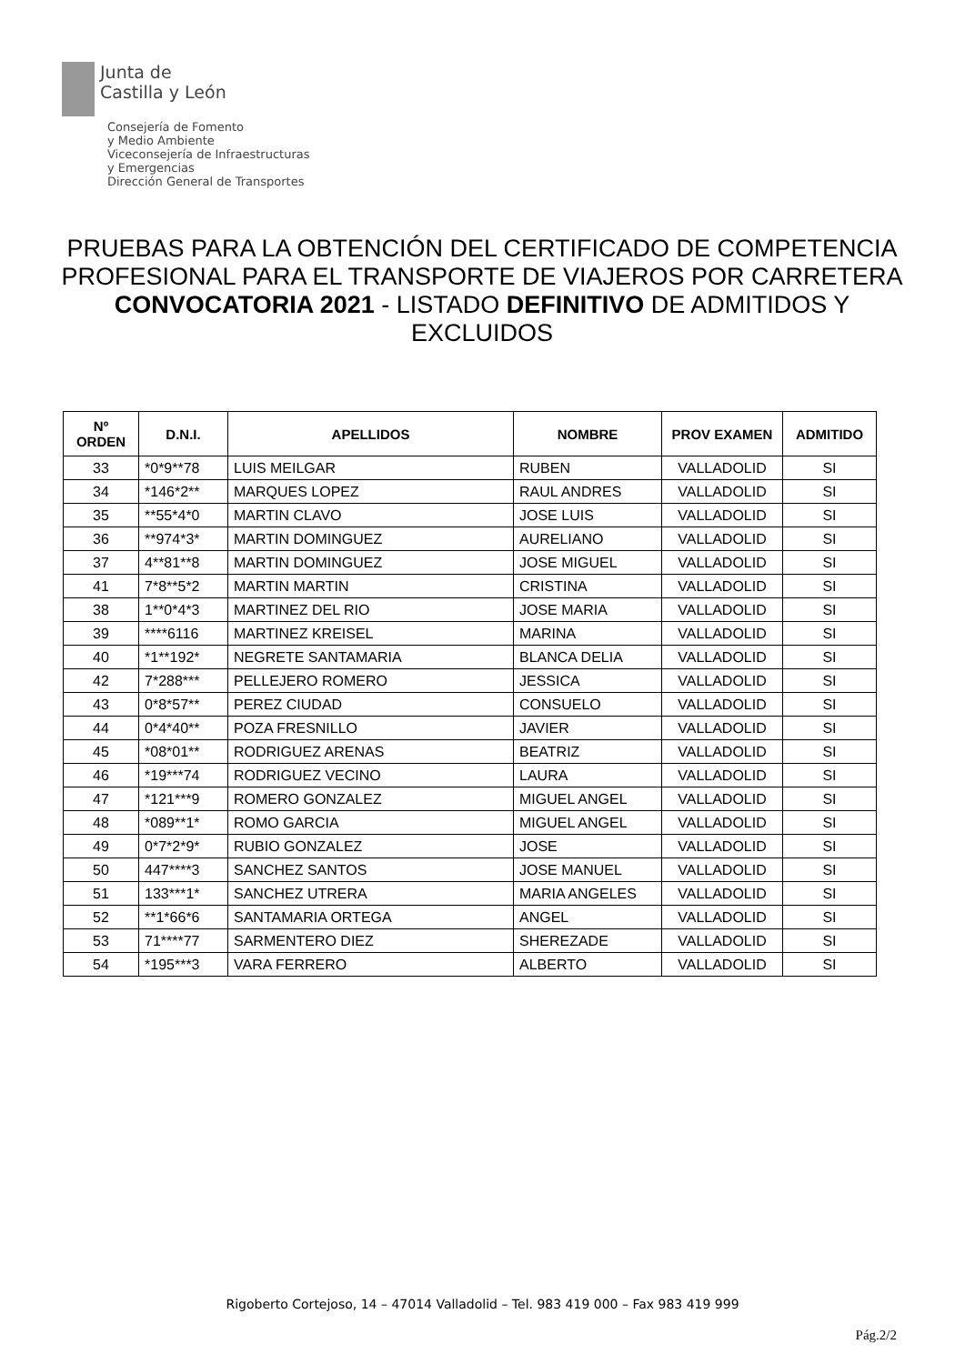Junta de
Castilla y León
Consejería de Fomento
y Medio Ambiente
Viceconsejería de Infraestructuras
y Emergencias
Dirección General de Transportes
PRUEBAS PARA LA OBTENCIÓN DEL CERTIFICADO DE COMPETENCIA PROFESIONAL PARA EL TRANSPORTE DE VIAJEROS POR CARRETERA
CONVOCATORIA 2021 - LISTADO DEFINITIVO DE ADMITIDOS Y EXCLUIDOS
| Nº ORDEN | D.N.I. | APELLIDOS | NOMBRE | PROV EXAMEN | ADMITIDO |
| --- | --- | --- | --- | --- | --- |
| 33 | *0*9**78 | LUIS MEILGAR | RUBEN | VALLADOLID | SI |
| 34 | *146*2** | MARQUES LOPEZ | RAUL ANDRES | VALLADOLID | SI |
| 35 | **55*4*0 | MARTIN CLAVO | JOSE LUIS | VALLADOLID | SI |
| 36 | **974*3* | MARTIN DOMINGUEZ | AURELIANO | VALLADOLID | SI |
| 37 | 4**81**8 | MARTIN DOMINGUEZ | JOSE MIGUEL | VALLADOLID | SI |
| 41 | 7*8**5*2 | MARTIN MARTIN | CRISTINA | VALLADOLID | SI |
| 38 | 1**0*4*3 | MARTINEZ DEL RIO | JOSE MARIA | VALLADOLID | SI |
| 39 | ****6116 | MARTINEZ KREISEL | MARINA | VALLADOLID | SI |
| 40 | *1**192* | NEGRETE SANTAMARIA | BLANCA DELIA | VALLADOLID | SI |
| 42 | 7*288*** | PELLEJERO ROMERO | JESSICA | VALLADOLID | SI |
| 43 | 0*8*57** | PEREZ CIUDAD | CONSUELO | VALLADOLID | SI |
| 44 | 0*4*40** | POZA FRESNILLO | JAVIER | VALLADOLID | SI |
| 45 | *08*01** | RODRIGUEZ ARENAS | BEATRIZ | VALLADOLID | SI |
| 46 | *19***74 | RODRIGUEZ VECINO | LAURA | VALLADOLID | SI |
| 47 | *121***9 | ROMERO GONZALEZ | MIGUEL ANGEL | VALLADOLID | SI |
| 48 | *089**1* | ROMO GARCIA | MIGUEL ANGEL | VALLADOLID | SI |
| 49 | 0*7*2*9* | RUBIO GONZALEZ | JOSE | VALLADOLID | SI |
| 50 | 447****3 | SANCHEZ SANTOS | JOSE MANUEL | VALLADOLID | SI |
| 51 | 133***1* | SANCHEZ UTRERA | MARIA ANGELES | VALLADOLID | SI |
| 52 | **1*66*6 | SANTAMARIA ORTEGA | ANGEL | VALLADOLID | SI |
| 53 | 71****77 | SARMENTERO DIEZ | SHEREZADE | VALLADOLID | SI |
| 54 | *195***3 | VARA FERRERO | ALBERTO | VALLADOLID | SI |
Rigoberto Cortejoso, 14 – 47014 Valladolid – Tel. 983 419 000 – Fax 983 419 999
Pág.2/2